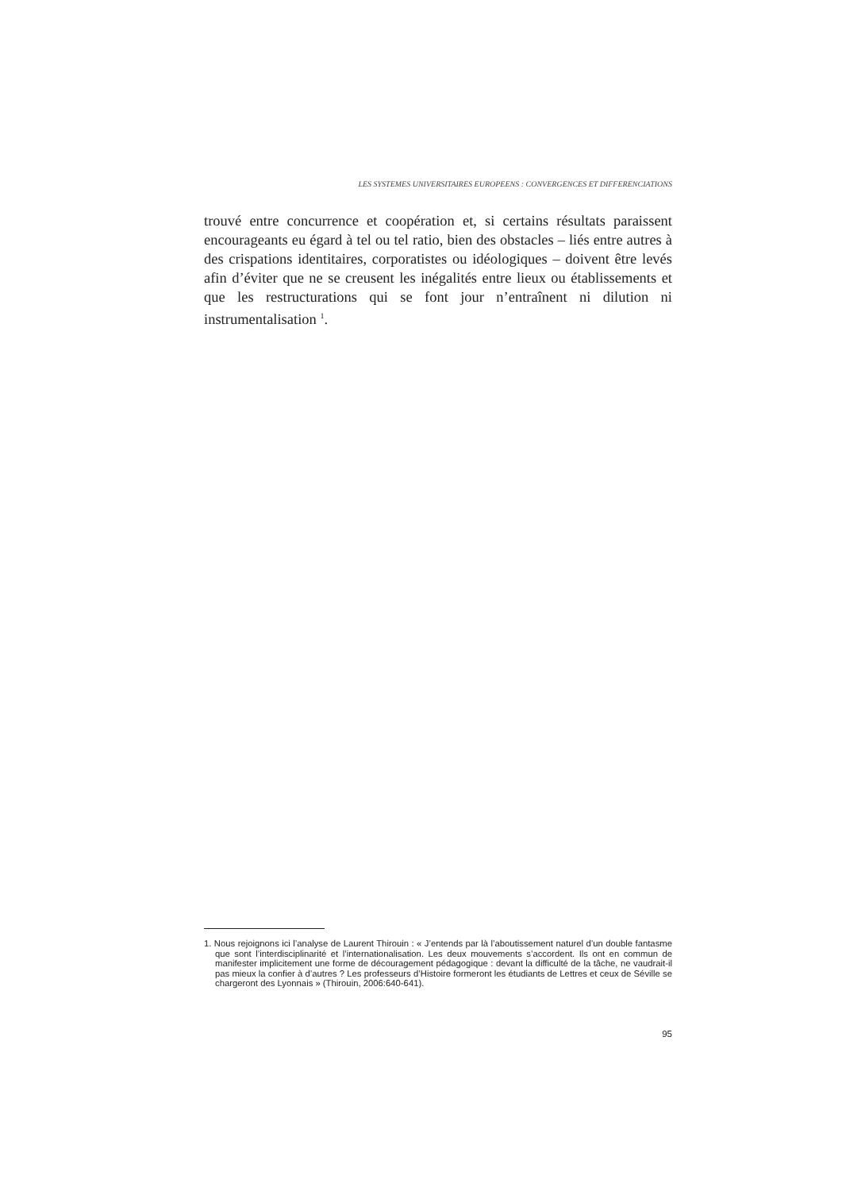LES SYSTEMES UNIVERSITAIRES EUROPEENS : CONVERGENCES ET DIFFERENCIATIONS
trouvé entre concurrence et coopération et, si certains résultats paraissent encourageants eu égard à tel ou tel ratio, bien des obstacles – liés entre autres à des crispations identitaires, corporatistes ou idéologiques – doi­vent être levés afin d’éviter que ne se creusent les inégalités entre lieux ou établissements et que les restructurations qui se font jour n’entraînent ni dilution ni instrumentalisation <sup>1</sup>.
1. Nous rejoignons ici l’analyse de Laurent Thirouin : « J’entends par là l’aboutissement naturel d’un double fantasme que sont l’interdisciplinarité et l’internationalisation. Les deux mouvements s’accordent. Ils ont en commun de manifester implicitement une forme de découragement pé­dagogique : devant la difficulté de la tâche, ne vaudrait-il pas mieux la confier à d’autres ? Les professeurs d’Histoire formeront les étudiants de Lettres et ceux de Séville se chargeront des Lyonnais » (Thirouin, 2006:640-641).
95